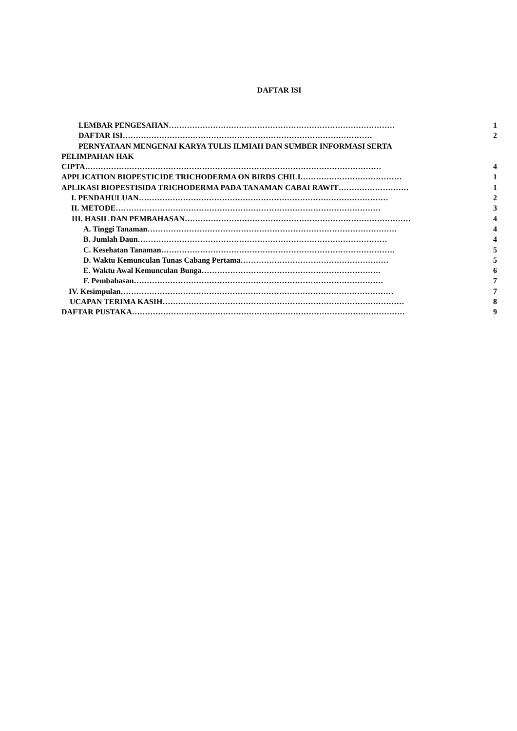DAFTAR ISI
LEMBAR PENGESAHAN …………………………………………………………………………… 1
DAFTAR ISI …………………………………………………………………………………… 2
PERNYATAAN MENGENAI KARYA TULIS ILMIAH DAN SUMBER INFORMASI SERTA
PELIMPAHAN HAK
CIPTA …………………………………………………………………………………………………… 4
APPLICATION BIOPESTICIDE TRICHODERMA ON BIRDS CHILI ………………………………… 1
APLIKASI BIOPESTISIDA TRICHODERMA PADA TANAMAN CABAI RAWIT ……………………… 1
I. PENDAHULUAN …………………………………………………………………………………… 2
II. METODE ………………………………………………………………………………………… 3
III. HASIL DAN PEMBAHASAN …………………………………………………………………………… 4
A. Tinggi Tanaman …………………………………………………………………………………… 4
B. Jumlah Daun …………………………………………………………………………………… 4
C. Kesehatan Tanaman ……………………………………………………………………………… 5
D. Waktu Kemunculan Tunas Cabang Pertama ………………………………………………… 5
E. Waktu Awal Kemunculan Bunga …………………………………………………………… 6
F. Pembahasan …………………………………………………………………………………… 7
IV. Kesimpulan …………………………………………………………………………………………… 7
UCAPAN TERIMA KASIH ………………………………………………………………………………… 8
DAFTAR PUSTAKA …………………………………………………………………………………………… 9